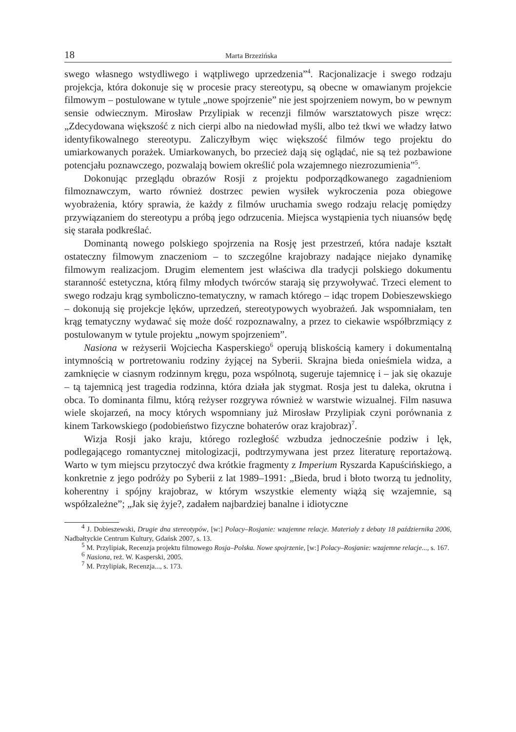18 Marta Brzezińska
swego własnego wstydliwego i wątpliwego uprzedzenia”<sup>4</sup>. Racjonalizacje i swego rodzaju projekcja, która dokonuje się w procesie pracy stereotypu, są obecne w omawianym projekcie filmowym – postulowane w tytule „nowe spojrzenie” nie jest spojrzeniem nowym, bo w pewnym sensie odwiecznym. Mirosław Przylipiak w recenzji filmów warsztatowych pisze wręcz: „Zdecydowana większość z nich cierpi albo na niedowład myśli, albo też tkwi we władzy łatwo identyfikowalnego stereotypu. Zaliczyłbym więc większość filmów tego projektu do umiarkowanych porażek. Umiarkowanych, bo przecież dają się oglądać, nie są też pozbawione potencjału poznawczego, pozwalają bowiem określić pola wzajemnego niezrozumienia”<sup>5</sup>.
Dokonując przeglądu obrazów Rosji z projektu podporządkowanego zagadnieniom filmoznawczym, warto również dostrzec pewien wysiłek wykroczenia poza obiegowe wyobrażenia, który sprawia, że każdy z filmów uruchamia swego rodzaju relację pomiędzy przywiązaniem do stereotypu a próbą jego odrzucenia. Miejsca wystąpienia tych niuansów będę się starała podkreślać.
Dominantą nowego polskiego spojrzenia na Rosję jest przestrzeń, która nadaje kształt ostateczny filmowym znaczeniom – to szczególne krajobrazy nadające niejako dynamikę filmowym realizacjom. Drugim elementem jest właściwa dla tradycji polskiego dokumentu staranność estetyczna, którą filmy młodych twórców starają się przywoływać. Trzeci element to swego rodzaju krąg symboliczno-tematyczny, w ramach którego – idąc tropem Dobieszewskiego – dokonują się projekcje lęków, uprzedzeń, stereotypowych wyobrażeń. Jak wspomniałam, ten krąg tematyczny wydawać się może dość rozpoznawalny, a przez to ciekawie współbrzmiący z postulowanym w tytule projektu „nowym spojrzeniem”.
Nasiona w reżyserii Wojciecha Kasperskiego<sup>6</sup> operują bliskością kamery i dokumentalną intymnością w portretowaniu rodziny żyjącej na Syberii. Skrajna bieda onieśmiela widza, a zamknięcie w ciasnym rodzinnym kręgu, poza wspólnotą, sugeruje tajemnicę i – jak się okazuje – tą tajemnicą jest tragedia rodzinna, która działa jak stygmat. Rosja jest tu daleka, okrutna i obca. To dominanta filmu, którą reżyser rozgrywa również w warstwie wizualnej. Film nasuwa wiele skojarzeń, na mocy których wspomniany już Mirosław Przylipiak czyni porównania z kinem Tarkowskiego (podobieństwo fizyczne bohaterów oraz krajobraz)<sup>7</sup>.
Wizja Rosji jako kraju, którego rozległość wzbudza jednocześnie podziw i lęk, podlegającego romantycznej mitologizacji, podtrzymywana jest przez literaturę reportażową. Warto w tym miejscu przytoczyć dwa krótkie fragmenty z Imperium Ryszarda Kapuścińskiego, a konkretnie z jego podróży po Syberii z lat 1989–1991: „Bieda, brud i błoto tworzą tu jednolity, koherentny i spójny krajobraz, w którym wszystkie elementy wiążą się wzajemnie, są współzależne”; „Jak się żyje?, zadałem najbardziej banalne i idiotyczne
<sup>4</sup> J. Dobieszewski, Drugie dna stereotypów, [w:] Polacy–Rosjanie: wzajemne relacje. Materiały z debaty 18 października 2006, Nadbałtyckie Centrum Kultury, Gdańsk 2007, s. 13.
<sup>5</sup> M. Przylipiak, Recenzja projektu filmowego Rosja–Polska. Nowe spojrzenie, [w:] Polacy–Rosjanie: wzajemne relacje..., s. 167.
<sup>6</sup> Nasiona, reż. W. Kasperski, 2005.
<sup>7</sup> M. Przylipiak, Recenzja..., s. 173.